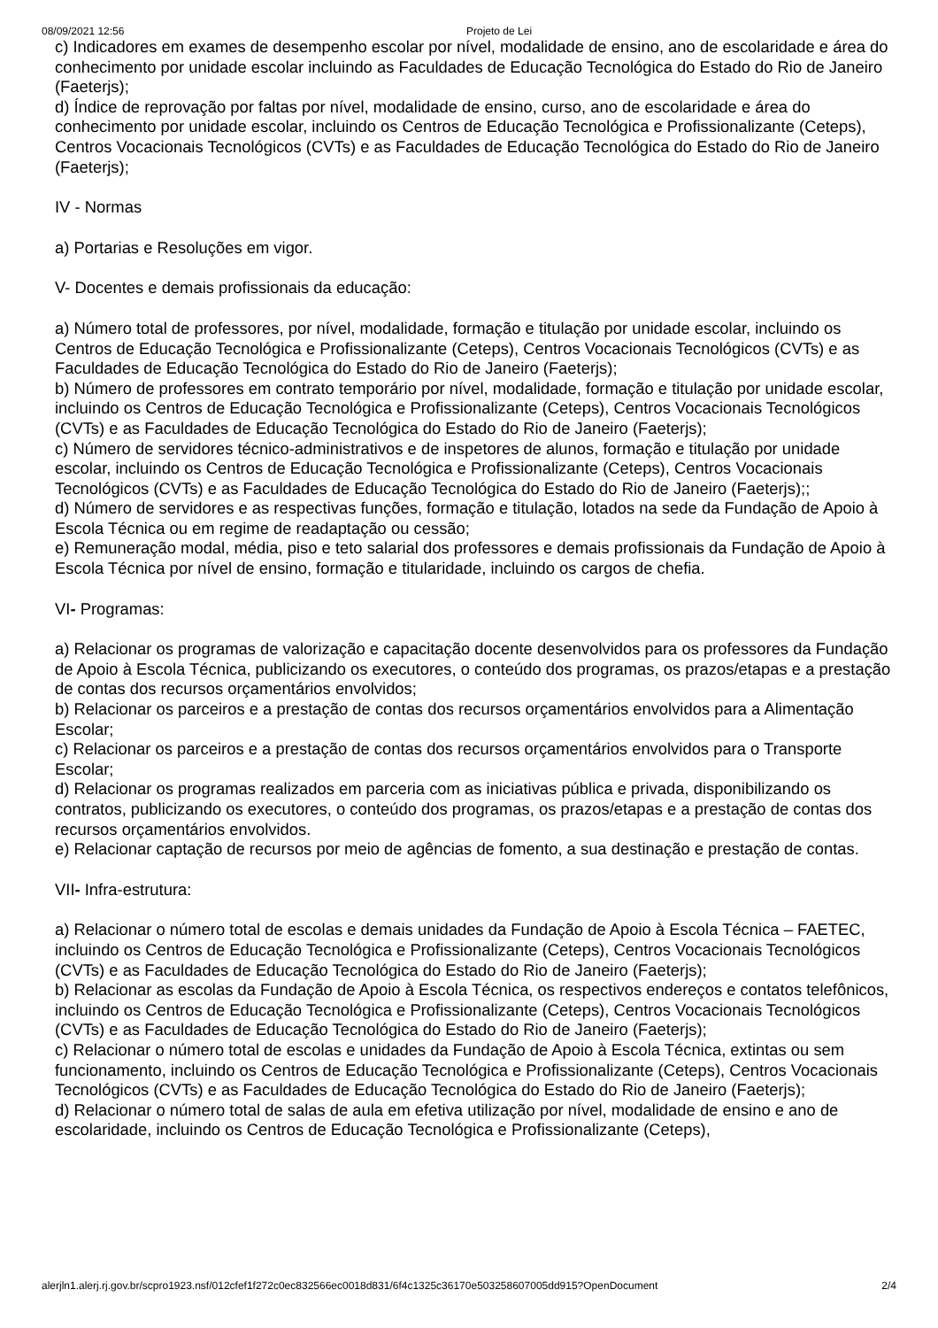08/09/2021 12:56 Projeto de Lei
c) Indicadores em exames de desempenho escolar por nível, modalidade de ensino, ano de escolaridade e área do conhecimento por unidade escolar incluindo as Faculdades de Educação Tecnológica do Estado do Rio de Janeiro (Faeterjs);
d) Índice de reprovação por faltas por nível, modalidade de ensino, curso, ano de escolaridade e área do conhecimento por unidade escolar, incluindo os Centros de Educação Tecnológica e Profissionalizante (Ceteps), Centros Vocacionais Tecnológicos (CVTs) e as Faculdades de Educação Tecnológica do Estado do Rio de Janeiro (Faeterjs);
IV - Normas
a) Portarias e Resoluções em vigor.
V- Docentes e demais profissionais da educação:
a) Número total de professores, por nível, modalidade, formação e titulação por unidade escolar, incluindo os Centros de Educação Tecnológica e Profissionalizante (Ceteps), Centros Vocacionais Tecnológicos (CVTs) e as Faculdades de Educação Tecnológica do Estado do Rio de Janeiro (Faeterjs);
b) Número de professores em contrato temporário por nível, modalidade, formação e titulação por unidade escolar, incluindo os Centros de Educação Tecnológica e Profissionalizante (Ceteps), Centros Vocacionais Tecnológicos (CVTs) e as Faculdades de Educação Tecnológica do Estado do Rio de Janeiro (Faeterjs);
c) Número de servidores técnico-administrativos e de inspetores de alunos, formação e titulação por unidade escolar, incluindo os Centros de Educação Tecnológica e Profissionalizante (Ceteps), Centros Vocacionais Tecnológicos (CVTs) e as Faculdades de Educação Tecnológica do Estado do Rio de Janeiro (Faeterjs);;
d) Número de servidores e as respectivas funções, formação e titulação, lotados na sede da Fundação de Apoio à Escola Técnica ou em regime de readaptação ou cessão;
e) Remuneração modal, média, piso e teto salarial dos professores e demais profissionais da Fundação de Apoio à Escola Técnica por nível de ensino, formação e titularidade, incluindo os cargos de chefia.
VI- Programas:
a) Relacionar os programas de valorização e capacitação docente desenvolvidos para os professores da Fundação de Apoio à Escola Técnica, publicizando os executores, o conteúdo dos programas, os prazos/etapas e a prestação de contas dos recursos orçamentários envolvidos;
b) Relacionar os parceiros e a prestação de contas dos recursos orçamentários envolvidos para a Alimentação Escolar;
c) Relacionar os parceiros e a prestação de contas dos recursos orçamentários envolvidos para o Transporte Escolar;
d) Relacionar os programas realizados em parceria com as iniciativas pública e privada, disponibilizando os contratos, publicizando os executores, o conteúdo dos programas, os prazos/etapas e a prestação de contas dos recursos orçamentários envolvidos.
e) Relacionar captação de recursos por meio de agências de fomento, a sua destinação e prestação de contas.
VII- Infra-estrutura:
a) Relacionar o número total de escolas e demais unidades da Fundação de Apoio à Escola Técnica – FAETEC, incluindo os Centros de Educação Tecnológica e Profissionalizante (Ceteps), Centros Vocacionais Tecnológicos (CVTs) e as Faculdades de Educação Tecnológica do Estado do Rio de Janeiro (Faeterjs);
b) Relacionar as escolas da Fundação de Apoio à Escola Técnica, os respectivos endereços e contatos telefônicos, incluindo os Centros de Educação Tecnológica e Profissionalizante (Ceteps), Centros Vocacionais Tecnológicos (CVTs) e as Faculdades de Educação Tecnológica do Estado do Rio de Janeiro (Faeterjs);
c) Relacionar o número total de escolas e unidades da Fundação de Apoio à Escola Técnica, extintas ou sem funcionamento, incluindo os Centros de Educação Tecnológica e Profissionalizante (Ceteps), Centros Vocacionais Tecnológicos (CVTs) e as Faculdades de Educação Tecnológica do Estado do Rio de Janeiro (Faeterjs);
d) Relacionar o número total de salas de aula em efetiva utilização por nível, modalidade de ensino e ano de escolaridade, incluindo os Centros de Educação Tecnológica e Profissionalizante (Ceteps),
alerjln1.alerj.rj.gov.br/scpro1923.nsf/012cfef1f272c0ec832566ec0018d831/6f4c1325c36170e503258607005dd915?OpenDocument 2/4